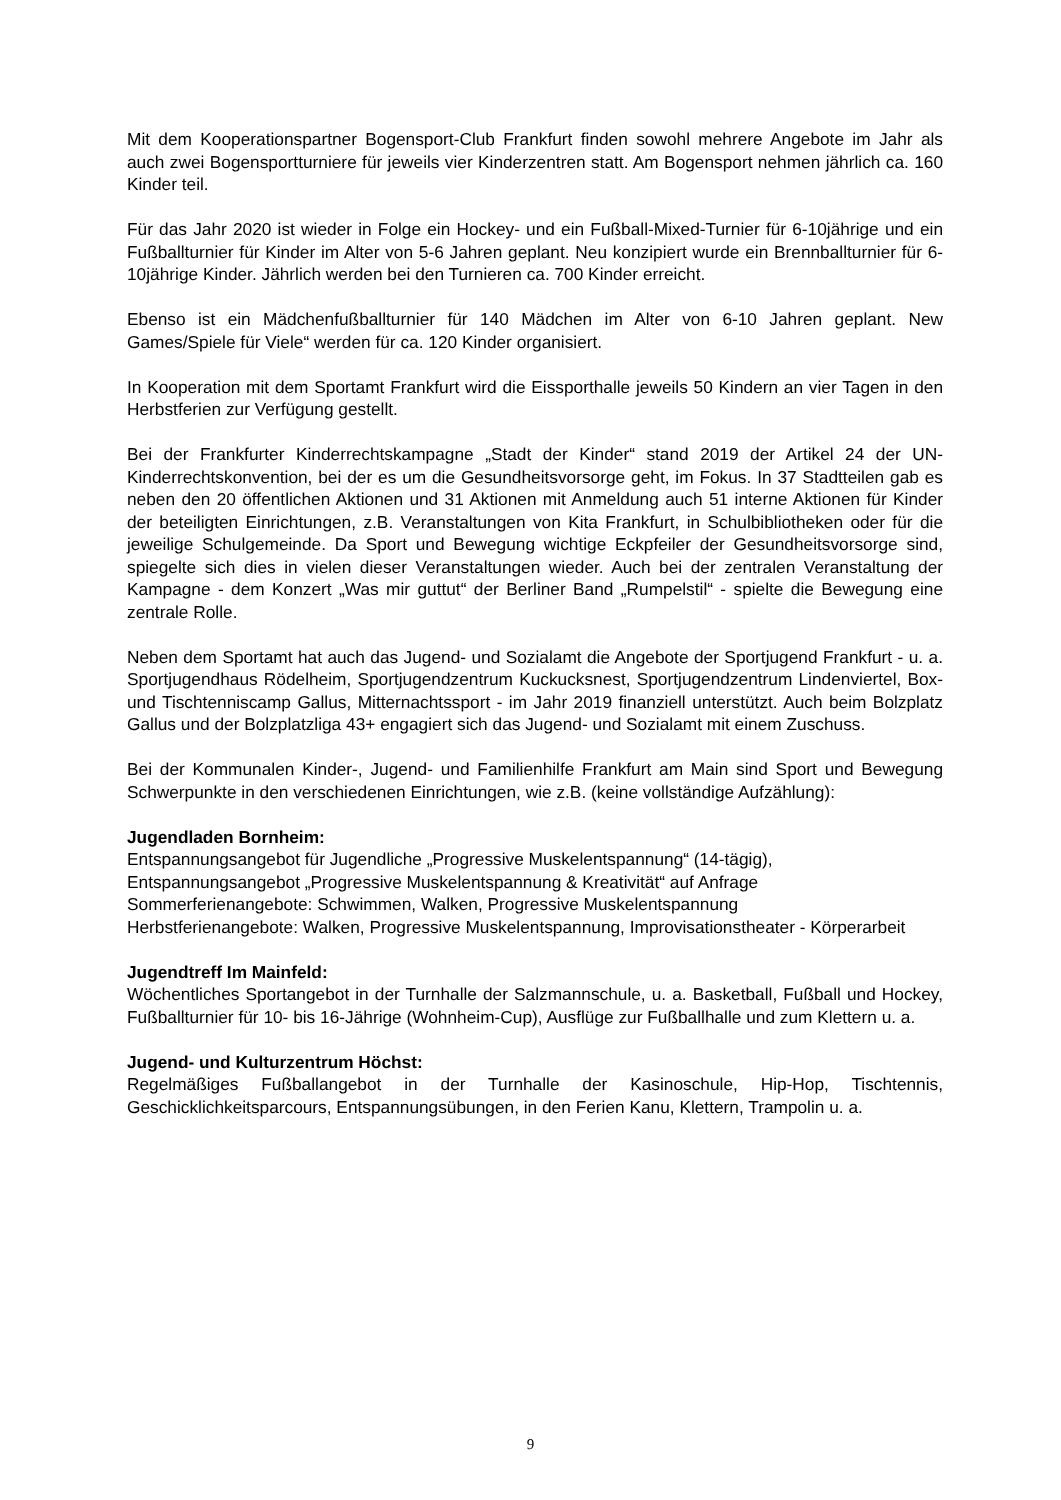Mit dem Kooperationspartner Bogensport-Club Frankfurt finden sowohl mehrere Angebote im Jahr als auch zwei Bogensportturniere für jeweils vier Kinderzentren statt. Am Bogensport nehmen jährlich ca. 160 Kinder teil.
Für das Jahr 2020 ist wieder in Folge ein Hockey- und ein Fußball-Mixed-Turnier für 6-10jährige und ein Fußballturnier für Kinder im Alter von 5-6 Jahren geplant. Neu konzipiert wurde ein Brennballturnier für 6-10jährige Kinder. Jährlich werden bei den Turnieren ca. 700 Kinder erreicht.
Ebenso ist ein Mädchenfußballturnier für 140 Mädchen im Alter von 6-10 Jahren geplant. New Games/Spiele für Viele“ werden für ca. 120 Kinder organisiert.
In Kooperation mit dem Sportamt Frankfurt wird die Eissporthalle jeweils 50 Kindern an vier Tagen in den Herbstferien zur Verfügung gestellt.
Bei der Frankfurter Kinderrechtskampagne „Stadt der Kinder“ stand 2019 der Artikel 24 der UN-Kinderrechtskonvention, bei der es um die Gesundheitsvorsorge geht, im Fokus. In 37 Stadtteilen gab es neben den 20 öffentlichen Aktionen und 31 Aktionen mit Anmeldung auch 51 interne Aktionen für Kinder der beteiligten Einrichtungen, z.B. Veranstaltungen von Kita Frankfurt, in Schulbibliotheken oder für die jeweilige Schulgemeinde. Da Sport und Bewegung wichtige Eckpfeiler der Gesundheitsvorsorge sind, spiegelte sich dies in vielen dieser Veranstaltungen wieder. Auch bei der zentralen Veranstaltung der Kampagne - dem Konzert „Was mir guttut“ der Berliner Band „Rumpelstil“ - spielte die Bewegung eine zentrale Rolle.
Neben dem Sportamt hat auch das Jugend- und Sozialamt die Angebote der Sportjugend Frankfurt - u. a. Sportjugendhaus Rödelheim, Sportjugendzentrum Kuckucksnest, Sportjugendzentrum Lindenviertel, Box- und Tischtenniscamp Gallus, Mitternachtssport - im Jahr 2019 finanziell unterstützt. Auch beim Bolzplatz Gallus und der Bolzplatzliga 43+ engagiert sich das Jugend- und Sozialamt mit einem Zuschuss.
Bei der Kommunalen Kinder-, Jugend- und Familienhilfe Frankfurt am Main sind Sport und Bewegung Schwerpunkte in den verschiedenen Einrichtungen, wie z.B. (keine vollständige Aufzählung):
Jugendladen Bornheim:
Entspannungsangebot für Jugendliche „Progressive Muskelentspannung“ (14-tägig),
Entspannungsangebot „Progressive Muskelentspannung & Kreativität“ auf Anfrage
Sommerferienangebote: Schwimmen, Walken, Progressive Muskelentspannung
Herbstferienangebote: Walken, Progressive Muskelentspannung, Improvisationstheater - Körperarbeit
Jugendtreff Im Mainfeld:
Wöchentliches Sportangebot in der Turnhalle der Salzmannschule, u. a. Basketball, Fußball und Hockey, Fußballturnier für 10- bis 16-Jährige (Wohnheim-Cup), Ausflüge zur Fußballhalle und zum Klettern u. a.
Jugend- und Kulturzentrum Höchst:
Regelmäßiges Fußballangebot in der Turnhalle der Kasinoschule, Hip-Hop, Tischtennis, Geschicklichkeitsparcours, Entspannungsübungen, in den Ferien Kanu, Klettern, Trampolin u. a.
9